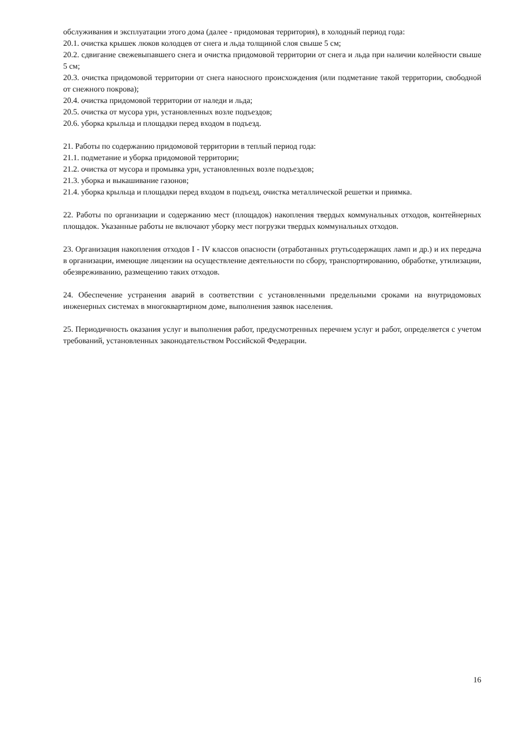обслуживания и эксплуатации этого дома (далее - придомовая территория), в холодный период года:
20.1. очистка крышек люков колодцев от снега и льда толщиной слоя свыше 5 см;
20.2. сдвигание свежевыпавшего снега и очистка придомовой территории от снега и льда при наличии колейности свыше 5 см;
20.3. очистка придомовой территории от снега наносного происхождения (или подметание такой территории, свободной от снежного покрова);
20.4. очистка придомовой территории от наледи и льда;
20.5. очистка от мусора урн, установленных возле подъездов;
20.6. уборка крыльца и площадки перед входом в подъезд.
21. Работы по содержанию придомовой территории в теплый период года:
21.1. подметание и уборка придомовой территории;
21.2. очистка от мусора и промывка урн, установленных возле подъездов;
21.3. уборка и выкашивание газонов;
21.4. уборка крыльца и площадки перед входом в подъезд, очистка металлической решетки и приямка.
22. Работы по организации и содержанию мест (площадок) накопления твердых коммунальных отходов, контейнерных площадок. Указанные работы не включают уборку мест погрузки твердых коммунальных отходов.
23. Организация накопления отходов I - IV классов опасности (отработанных ртутьсодержащих ламп и др.) и их передача в организации, имеющие лицензии на осуществление деятельности по сбору, транспортированию, обработке, утилизации, обезвреживанию, размещению таких отходов.
24. Обеспечение устранения аварий в соответствии с установленными предельными сроками на внутридомовых инженерных системах в многоквартирном доме, выполнения заявок населения.
25. Периодичность оказания услуг и выполнения работ, предусмотренных перечнем услуг и работ, определяется с учетом требований, установленных законодательством Российской Федерации.
16